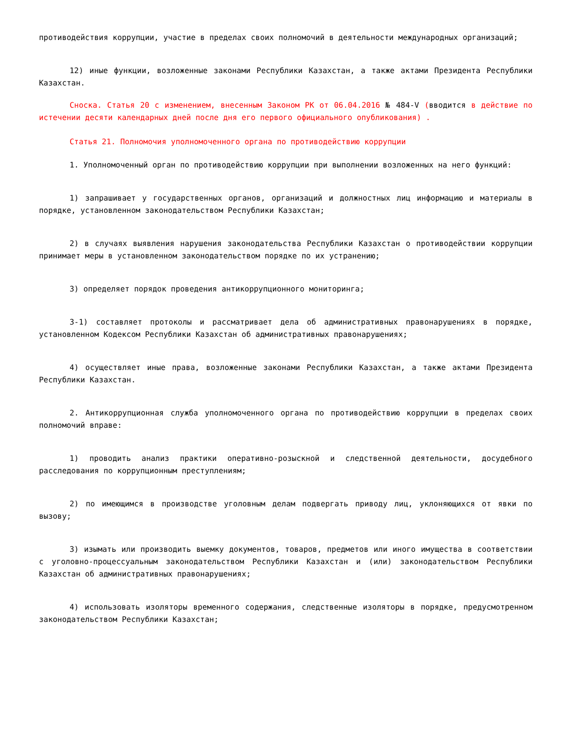противодействия коррупции, участие в пределах своих полномочий в деятельности международных организаций;
12) иные функции, возложенные законами Республики Казахстан, а также актами Президента Республики Казахстан.
Сноска. Статья 20 с изменением, внесенным Законом РК от 06.04.2016 № 484-V (вводится в действие по истечении десяти календарных дней после дня его первого официального опубликования) .
Статья 21. Полномочия уполномоченного органа по противодействию коррупции
1. Уполномоченный орган по противодействию коррупции при выполнении возложенных на него функций:
1) запрашивает у государственных органов, организаций и должностных лиц информацию и материалы в порядке, установленном законодательством Республики Казахстан;
2) в случаях выявления нарушения законодательства Республики Казахстан о противодействии коррупции принимает меры в установленном законодательством порядке по их устранению;
3) определяет порядок проведения антикоррупционного мониторинга;
3-1) составляет протоколы и рассматривает дела об административных правонарушениях в порядке, установленном Кодексом Республики Казахстан об административных правонарушениях;
4) осуществляет иные права, возложенные законами Республики Казахстан, а также актами Президента Республики Казахстан.
2. Антикоррупционная служба уполномоченного органа по противодействию коррупции в пределах своих полномочий вправе:
1) проводить анализ практики оперативно-розыскной и следственной деятельности, досудебного расследования по коррупционным преступлениям;
2) по имеющимся в производстве уголовным делам подвергать приводу лиц, уклоняющихся от явки по вызову;
3) изымать или производить выемку документов, товаров, предметов или иного имущества в соответствии с уголовно-процессуальным законодательством Республики Казахстан и (или) законодательством Республики Казахстан об административных правонарушениях;
4) использовать изоляторы временного содержания, следственные изоляторы в порядке, предусмотренном законодательством Республики Казахстан;